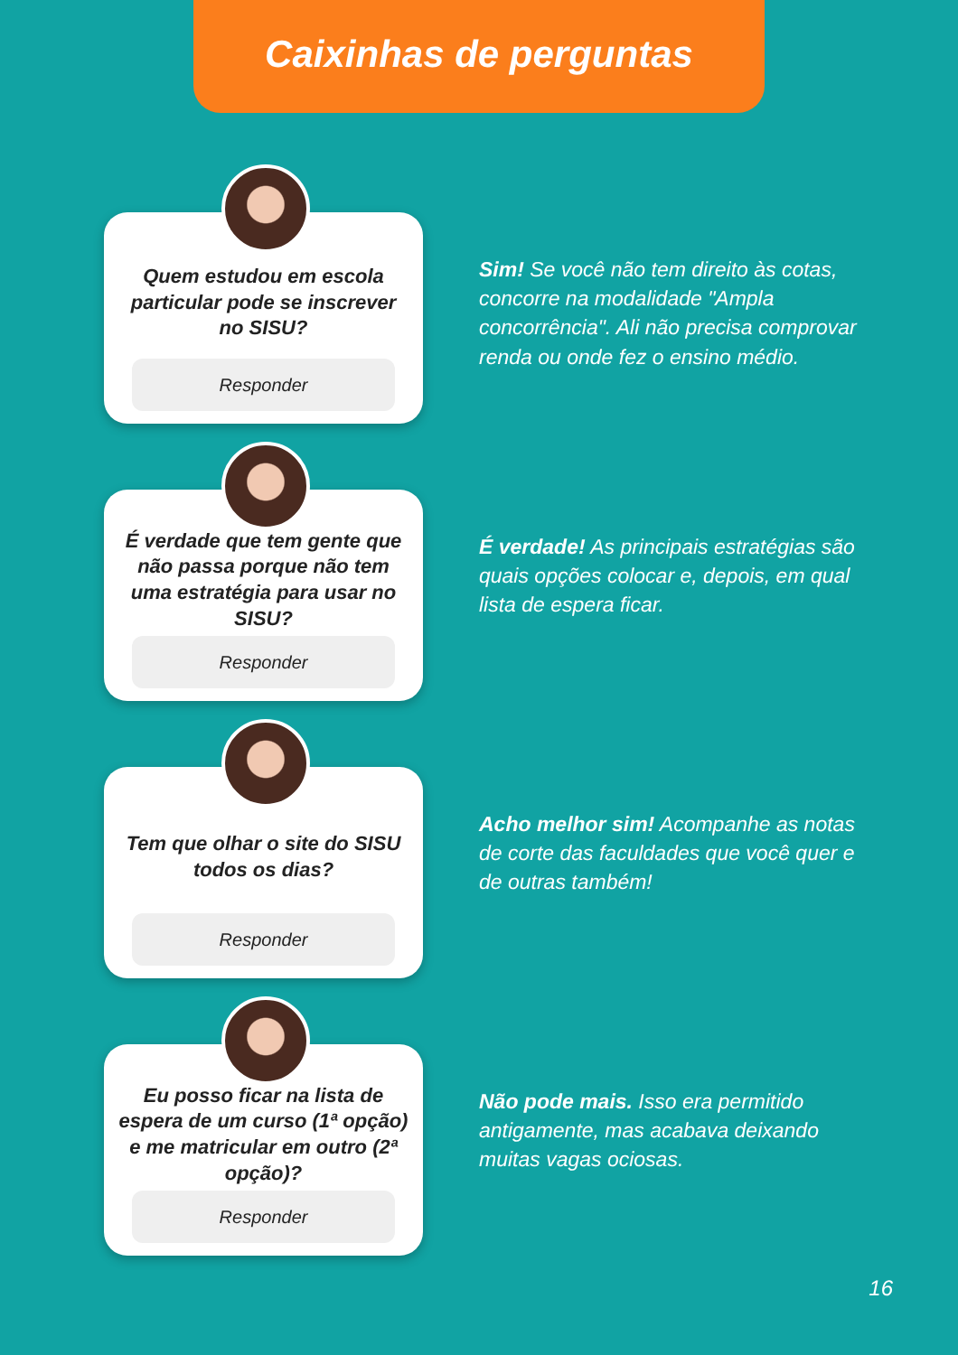Caixinhas de perguntas
Quem estudou em escola particular pode se inscrever no SISU?
Responder
Sim! Se você não tem direito às cotas, concorre na modalidade "Ampla concorrência". Ali não precisa comprovar renda ou onde fez o ensino médio.
É verdade que tem gente que não passa porque não tem uma estratégia para usar no SISU?
Responder
É verdade! As principais estratégias são quais opções colocar e, depois, em qual lista de espera ficar.
Tem que olhar o site do SISU todos os dias?
Responder
Acho melhor sim! Acompanhe as notas de corte das faculdades que você quer e de outras também!
Eu posso ficar na lista de espera de um curso (1ª opção) e me matricular em outro (2ª opção)?
Responder
Não pode mais. Isso era permitido antigamente, mas acabava deixando muitas vagas ociosas.
16